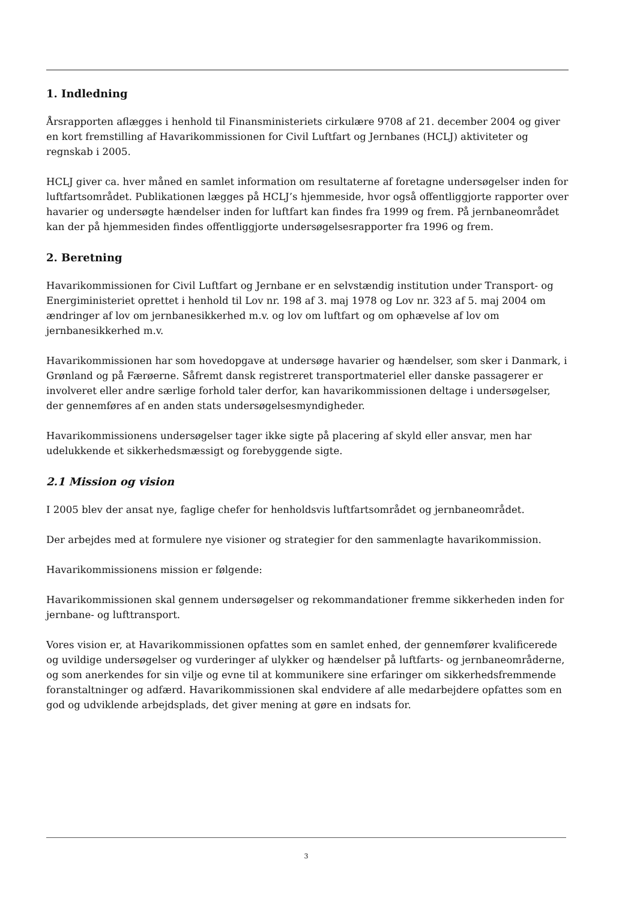1. Indledning
Årsrapporten aflægges i henhold til Finansministeriets cirkulære 9708 af 21. december 2004 og giver en kort fremstilling af Havarikommissionen for Civil Luftfart og Jernbanes (HCLJ) aktiviteter og regnskab i 2005.
HCLJ giver ca. hver måned en samlet information om resultaterne af foretagne undersøgelser inden for luftfartsområdet. Publikationen lægges på HCLJ’s hjemmeside, hvor også offentliggjorte rapporter over havarier og undersøgte hændelser inden for luftfart kan findes fra 1999 og frem. På jernbaneområdet kan der på hjemmesiden findes offentliggjorte undersøgelsesrapporter fra 1996 og frem.
2. Beretning
Havarikommissionen for Civil Luftfart og Jernbane er en selvstændig institution under Transport- og Energiministeriet oprettet i henhold til Lov nr. 198 af 3. maj 1978 og Lov nr. 323 af 5. maj 2004 om ændringer af lov om jernbanesikkerhed m.v. og lov om luftfart og om ophævelse af lov om jernbanesikkerhed m.v.
Havarikommissionen har som hovedopgave at undersøge havarier og hændelser, som sker i Danmark, i Grønland og på Færøerne. Såfremt dansk registreret transportmateriel eller danske passagerer er involveret eller andre særlige forhold taler derfor, kan havarikommissionen deltage i undersøgelser, der gennemføres af en anden stats undersøgelsesmyndigheder.
Havarikommissionens undersøgelser tager ikke sigte på placering af skyld eller ansvar, men har udelukkende et sikkerhedsmæssigt og forebyggende sigte.
2.1 Mission og vision
I 2005 blev der ansat nye, faglige chefer for henholdsvis luftfartsområdet og jernbaneområdet.
Der arbejdes med at formulere nye visioner og strategier for den sammenlagte havarikommission.
Havarikommissionens mission er følgende:
Havarikommissionen skal gennem undersøgelser og rekommandationer fremme sikkerheden inden for jernbane- og lufttransport.
Vores vision er, at Havarikommissionen opfattes som en samlet enhed, der gennemfører kvalificerede og uvildige undersøgelser og vurderinger af ulykker og hændelser på luftfarts- og jernbaneområderne, og som anerkendes for sin vilje og evne til at kommunikere sine erfaringer om sikkerhedsfremmende foranstaltninger og adfærd. Havarikommissionen skal endvidere af alle medarbejdere opfattes som en god og udviklende arbejdsplads, det giver mening at gøre en indsats for.
3